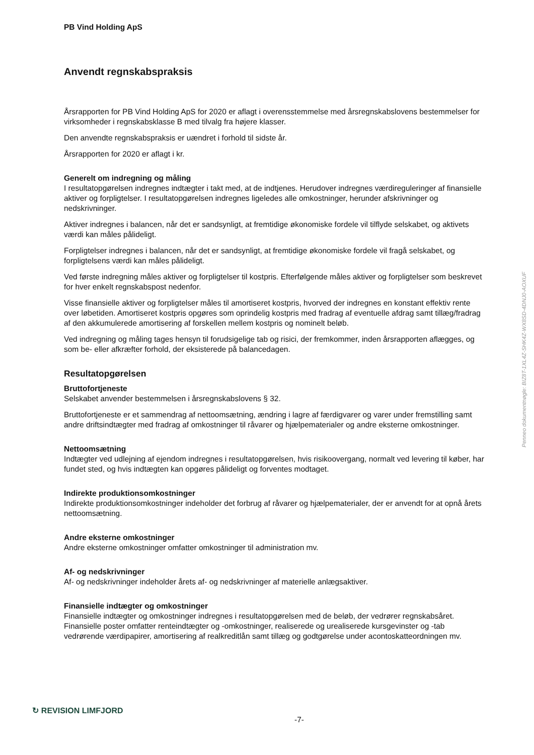PB Vind Holding ApS
Anvendt regnskabspraksis
Årsrapporten for PB Vind Holding ApS for 2020 er aflagt i overensstemmelse med årsregnskabslovens bestemmelser for virksomheder i regnskabsklasse B med tilvalg fra højere klasser.
Den anvendte regnskabspraksis er uændret i forhold til sidste år.
Årsrapporten for 2020 er aflagt i kr.
Generelt om indregning og måling
I resultatopgørelsen indregnes indtægter i takt med, at de indtjenes. Herudover indregnes værdireguleringer af finansielle aktiver og forpligtelser. I resultatopgørelsen indregnes ligeledes alle omkostninger, herunder afskrivninger og nedskrivninger.
Aktiver indregnes i balancen, når det er sandsynligt, at fremtidige økonomiske fordele vil tilflyde selskabet, og aktivets værdi kan måles pålideligt.
Forpligtelser indregnes i balancen, når det er sandsynligt, at fremtidige økonomiske fordele vil fragå selskabet, og forpligtelsens værdi kan måles pålideligt.
Ved første indregning måles aktiver og forpligtelser til kostpris. Efterfølgende måles aktiver og forpligtelser som beskrevet for hver enkelt regnskabspost nedenfor.
Visse finansielle aktiver og forpligtelser måles til amortiseret kostpris, hvorved der indregnes en konstant effektiv rente over løbetiden. Amortiseret kostpris opgøres som oprindelig kostpris med fradrag af eventuelle afdrag samt tillæg/fradrag af den akkumulerede amortisering af forskellen mellem kostpris og nominelt beløb.
Ved indregning og måling tages hensyn til forudsigelige tab og risici, der fremkommer, inden årsrapporten aflægges, og som be- eller afkræfter forhold, der eksisterede på balancedagen.
Resultatopgørelsen
Bruttofortjeneste
Selskabet anvender bestemmelsen i årsregnskabslovens § 32.
Bruttofortjeneste er et sammendrag af nettoomsætning, ændring i lagre af færdigvarer og varer under fremstilling samt andre driftsindtægter med fradrag af omkostninger til råvarer og hjælpematerialer og andre eksterne omkostninger.
Nettoomsætning
Indtægter ved udlejning af ejendom indregnes i resultatopgørelsen, hvis risikoovergang, normalt ved levering til køber, har fundet sted, og hvis indtægten kan opgøres pålideligt og forventes modtaget.
Indirekte produktionsomkostninger
Indirekte produktionsomkostninger indeholder det forbrug af råvarer og hjælpematerialer, der er anvendt for at opnå årets nettoomsætning.
Andre eksterne omkostninger
Andre eksterne omkostninger omfatter omkostninger til administration mv.
Af- og nedskrivninger
Af- og nedskrivninger indeholder årets af- og nedskrivninger af materielle anlægsaktiver.
Finansielle indtægter og omkostninger
Finansielle indtægter og omkostninger indregnes i resultatopgørelsen med de beløb, der vedrører regnskabsåret. Finansielle poster omfatter renteindtægter og -omkostninger, realiserede og urealiserede kursgevinster og -tab vedrørende værdipapirer, amortisering af realkreditlån samt tillæg og godtgørelse under acontoskatteordningen mv.
Penneo dokumentnøgle: BIZ8T-1XL4Z-SHK4Z-WX8SD-4DNJ0-AOXUF
↻ REVISION LIMFJORD
-7-